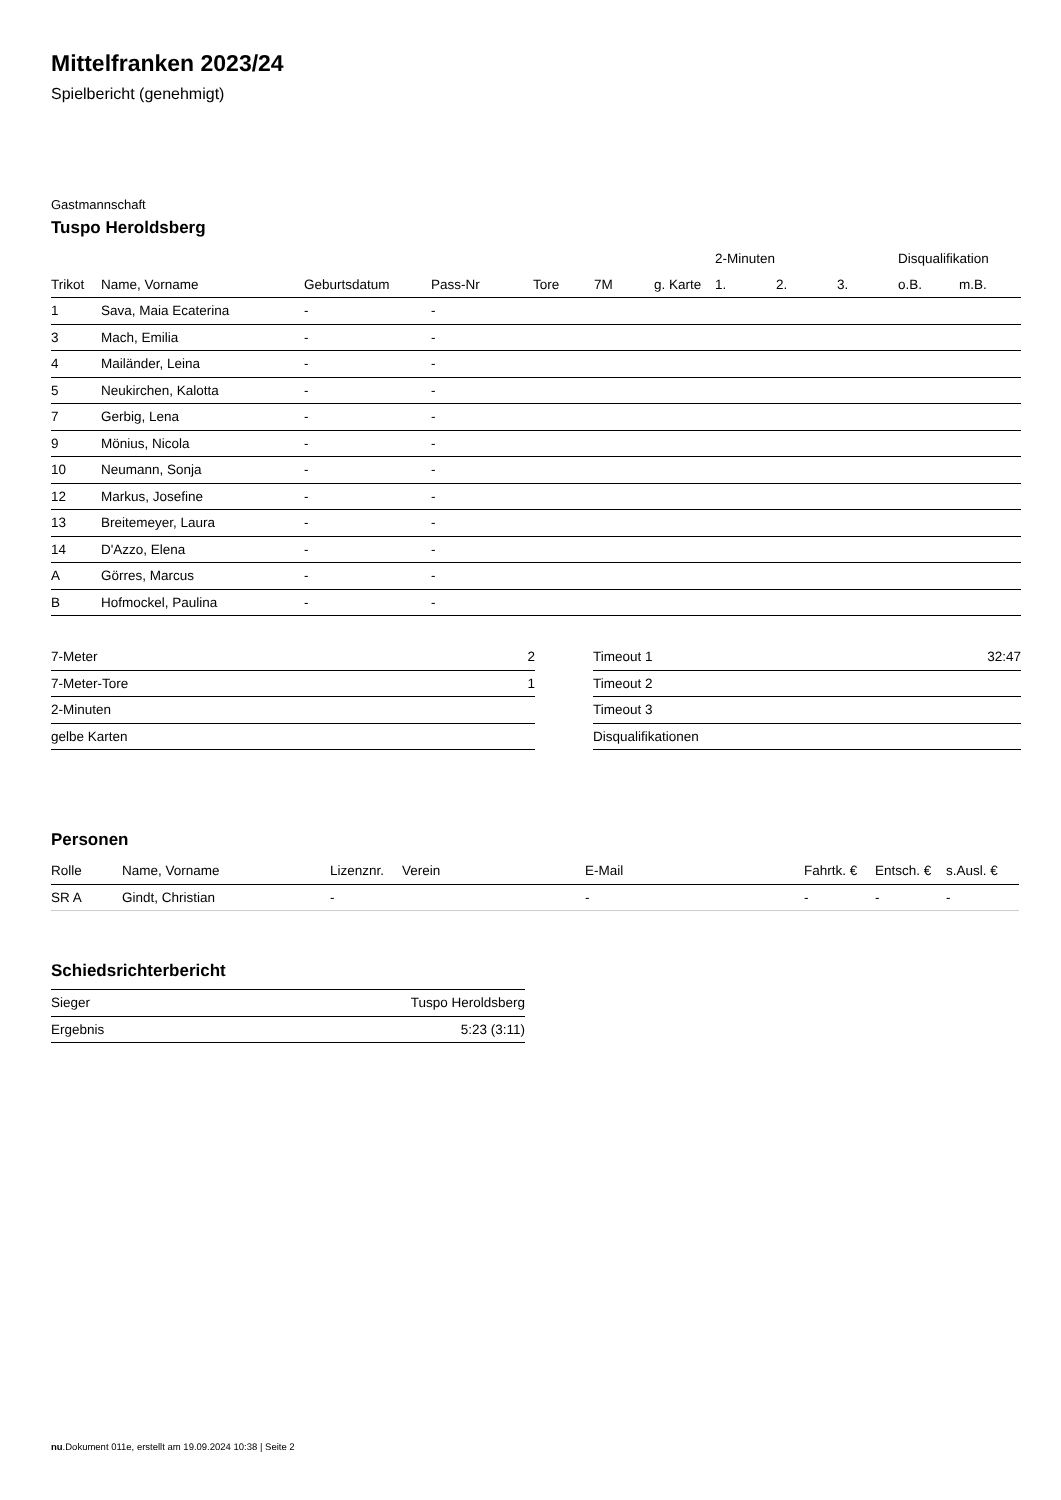Mittelfranken 2023/24
Spielbericht (genehmigt)
Gastmannschaft
Tuspo Heroldsberg
| | | | | | | | 2-Minuten | | | Disqualifikation | |
| --- | --- | --- | --- | --- | --- | --- | --- | --- | --- | --- | --- |
| Trikot | Name, Vorname | Geburtsdatum | Pass-Nr | Tore | 7M | g. Karte | 1. | 2. | 3. | o.B. | m.B. |
| 1 | Sava, Maia Ecaterina | - | - | | | | | | | | |
| 3 | Mach, Emilia | - | - | | | | | | | | |
| 4 | Mailänder, Leina | - | - | | | | | | | | |
| 5 | Neukirchen, Kalotta | - | - | | | | | | | | |
| 7 | Gerbig, Lena | - | - | | | | | | | | |
| 9 | Mönius, Nicola | - | - | | | | | | | | |
| 10 | Neumann, Sonja | - | - | | | | | | | | |
| 12 | Markus, Josefine | - | - | | | | | | | | |
| 13 | Breitemeyer, Laura | - | - | | | | | | | | |
| 14 | D'Azzo, Elena | - | - | | | | | | | | |
| A | Görres, Marcus | - | - | | | | | | | | |
| B | Hofmockel, Paulina | - | - | | | | | | | | |
| 7-Meter | 2 |
| 7-Meter-Tore | 1 |
| 2-Minuten | |
| gelbe Karten | |
| Timeout 1 | 32:47 |
| Timeout 2 | |
| Timeout 3 | |
| Disqualifikationen | |
Personen
| Rolle | Name, Vorname | Lizenznr. | Verein | E-Mail | Fahrtk. € | Entsch. € | s.Ausl. € |
| --- | --- | --- | --- | --- | --- | --- | --- |
| SR A | Gindt, Christian | - | | - | - | - | - |
Schiedsrichterbericht
| Sieger | Tuspo Heroldsberg |
| Ergebnis | 5:23 (3:11) |
nu.Dokument 011e, erstellt am 19.09.2024 10:38 | Seite 2